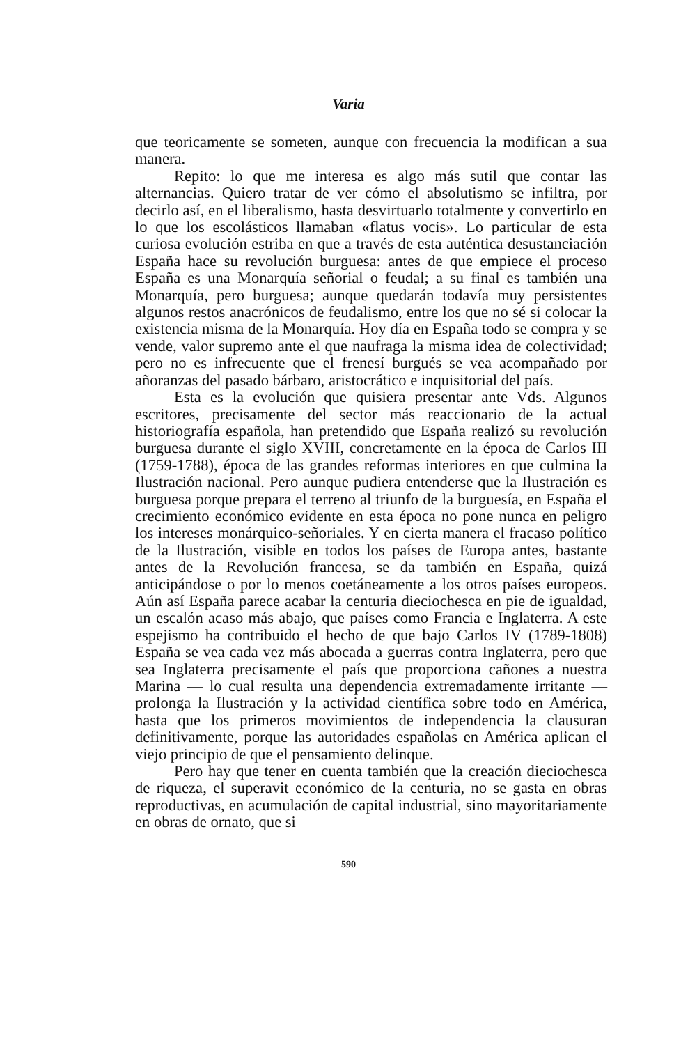Varia
que teoricamente se someten, aunque con frecuencia la modifican a sua manera.
Repito: lo que me interesa es algo más sutil que contar las alternancias. Quiero tratar de ver cómo el absolutismo se infiltra, por decirlo así, en el liberalismo, hasta desvirtuarlo totalmente y convertirlo en lo que los escolásticos llamaban «flatus vocis». Lo particular de esta curiosa evolución estriba en que a través de esta auténtica desustanciación España hace su revolución burguesa: antes de que empiece el proceso España es una Monarquía señorial o feudal; a su final es también una Monarquía, pero burguesa; aunque quedarán todavía muy persistentes algunos restos anacrónicos de feudalismo, entre los que no sé si colocar la existencia misma de la Monarquía. Hoy día en España todo se compra y se vende, valor supremo ante el que naufraga la misma idea de colectividad; pero no es infrecuente que el frenesí burgués se vea acompañado por añoranzas del pasado bárbaro, aristocrático e inquisitorial del país.
Esta es la evolución que quisiera presentar ante Vds. Algunos escritores, precisamente del sector más reaccionario de la actual historiografía española, han pretendido que España realizó su revolución burguesa durante el siglo XVIII, concretamente en la época de Carlos III (1759-1788), época de las grandes reformas interiores en que culmina la Ilustración nacional. Pero aunque pudiera entenderse que la Ilustración es burguesa porque prepara el terreno al triunfo de la burguesía, en España el crecimiento económico evidente en esta época no pone nunca en peligro los intereses monárquico-señoriales. Y en cierta manera el fracaso político de la Ilustración, visible en todos los países de Europa antes, bastante antes de la Revolución francesa, se da también en España, quizá anticipándose o por lo menos coetáneamente a los otros países europeos. Aún así España parece acabar la centuria dieciochesca en pie de igualdad, un escalón acaso más abajo, que países como Francia e Inglaterra. A este espejismo ha contribuido el hecho de que bajo Carlos IV (1789-1808) España se vea cada vez más abocada a guerras contra Inglaterra, pero que sea Inglaterra precisamente el país que proporciona cañones a nuestra Marina — lo cual resulta una dependencia extremadamente irritante — prolonga la Ilustración y la actividad científica sobre todo en América, hasta que los primeros movimientos de independencia la clausuran definitivamente, porque las autoridades españolas en América aplican el viejo principio de que el pensamiento delinque.
Pero hay que tener en cuenta también que la creación dieciochesca de riqueza, el superavit económico de la centuria, no se gasta en obras reproductivas, en acumulación de capital industrial, sino mayoritariamente en obras de ornato, que si
590